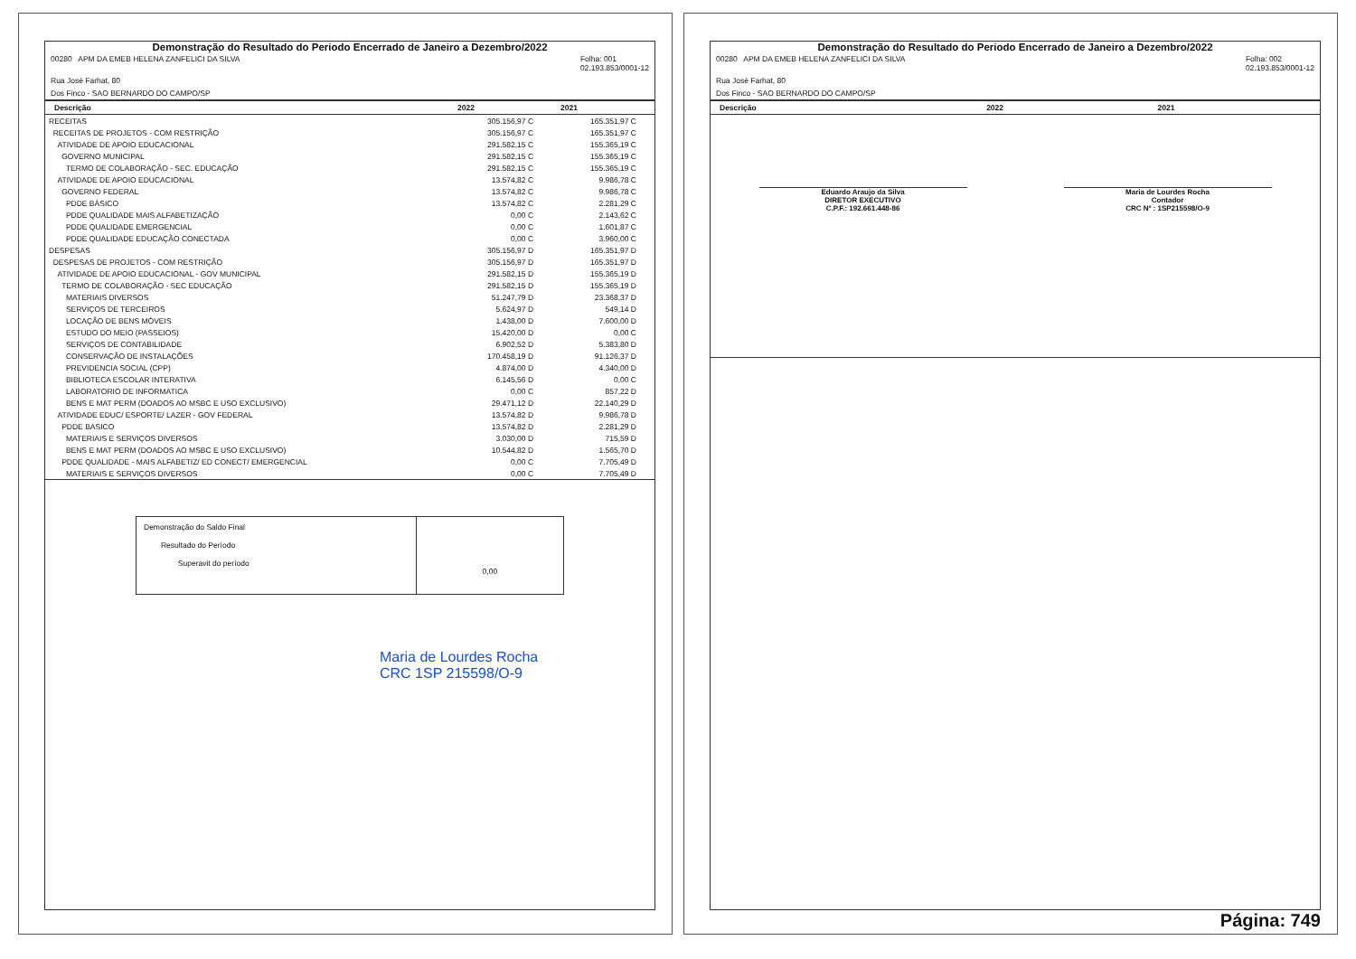Demonstração do Resultado do Periodo Encerrado de Janeiro a Dezembro/2022
00280 APM DA EMEB HELENA ZANFELICI DA SILVA Folha: 001
02.193.853/0001-12
Rua José Farhat, 80
Dos Finco - SAO BERNARDO DO CAMPO/SP
| Descrição | 2022 | 2021 |
| --- | --- | --- |
| RECEITAS | 305.156,97 C | 165.351,97 C |
| RECEITAS DE PROJETOS - COM RESTRIÇÃO | 305.156,97 C | 165.351,97 C |
| ATIVIDADE DE APOIO EDUCACIONAL | 291.582,15 C | 155.365,19 C |
| GOVERNO MUNICIPAL | 291.582,15 C | 155.365,19 C |
| TERMO DE COLABORAÇÃO - SEC. EDUCAÇÃO | 291.582,15 C | 155.365,19 C |
| ATIVIDADE DE APOIO EDUCACIONAL | 13.574,82 C | 9.986,78 C |
| GOVERNO FEDERAL | 13.574,82 C | 9.986,78 C |
| PDDE BÁSICO | 13.574,82 C | 2.281,29 C |
| PDDE QUALIDADE MAIS ALFABETIZAÇÃO | 0,00 C | 2.143,62 C |
| PDDE QUALIDADE EMERGENCIAL | 0,00 C | 1.601,87 C |
| PDDE QUALIDADE EDUCAÇÃO CONECTADA | 0,00 C | 3.960,00 C |
| DESPESAS | 305.156,97 D | 165.351,97 D |
| DESPESAS DE PROJETOS - COM RESTRIÇÃO | 305.156,97 D | 165.351,97 D |
| ATIVIDADE DE APOIO EDUCACIONAL - GOV MUNICIPAL | 291.582,15 D | 155.365,19 D |
| TERMO DE COLABORAÇÃO - SEC EDUCAÇÃO | 291.582,15 D | 155.365,19 D |
| MATERIAIS DIVERSOS | 51.247,79 D | 23.368,37 D |
| SERVIÇOS DE TERCEIROS | 5.624,97 D | 549,14 D |
| LOCAÇÃO DE BENS MÓVEIS | 1.438,00 D | 7.600,00 D |
| ESTUDO DO MEIO (PASSEIOS) | 15.420,00 D | 0,00 C |
| SERVIÇOS DE CONTABILIDADE | 6.902,52 D | 5.383,80 D |
| CONSERVAÇÃO DE INSTALAÇÕES | 170.458,19 D | 91.126,37 D |
| PREVIDENCIA SOCIAL (CPP) | 4.874,00 D | 4.340,00 D |
| BIBLIOTECA ESCOLAR INTERATIVA | 6.145,56 D | 0,00 C |
| LABORATORIO DE INFORMATICA | 0,00 C | 857,22 D |
| BENS E MAT PERM (DOADOS AO MSBC E USO EXCLUSIVO) | 29.471,12 D | 22.140,29 D |
| ATIVIDADE EDUC/ ESPORTE/ LAZER - GOV FEDERAL | 13.574,82 D | 9.986,78 D |
| PDDE BASICO | 13.574,82 D | 2.281,29 D |
| MATERIAIS E SERVIÇOS DIVERSOS | 3.030,00 D | 715,59 D |
| BENS E MAT PERM (DOADOS AO MSBC E USO EXCLUSIVO) | 10.544,82 D | 1.565,70 D |
| PDDE QUALIDADE - MAIS ALFABETIZ/ ED CONECT/ EMERGENCIAL | 0,00 C | 7.705,49 D |
| MATERIAIS E SERVIÇOS DIVERSOS | 0,00 C | 7.705,49 D |
Demonstração do Saldo Final
Resultado do Período
Superavit do período
0,00
Maria de Lourdes Rocha
CRC 1SP 215598/O-9
Demonstração do Resultado do Periodo Encerrado de Janeiro a Dezembro/2022
00280 APM DA EMEB HELENA ZANFELICI DA SILVA Folha: 002
02.193.853/0001-12
Rua José Farhat, 80
Dos Finco - SAO BERNARDO DO CAMPO/SP
| Descrição | 2022 | 2021 |
| --- | --- | --- |
Eduardo Araujo da Silva
DIRETOR EXECUTIVO
C.P.F.: 192.661.448-86
Maria de Lourdes Rocha
Contador
CRC Nº : 1SP215598/O-9
Página: 749